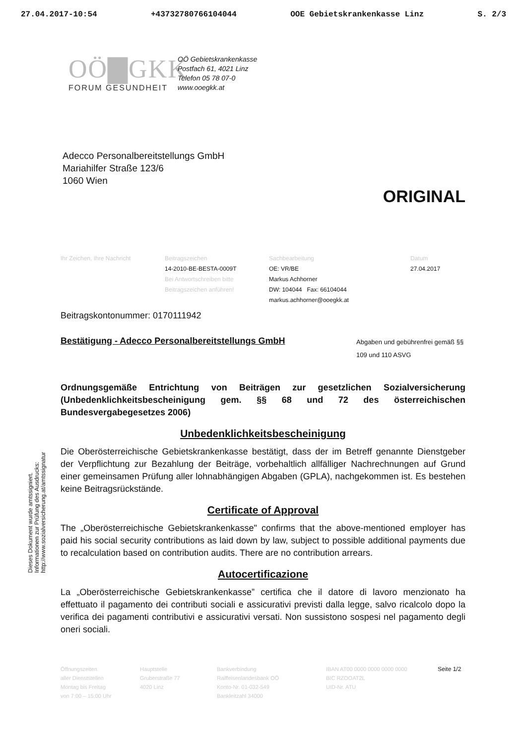27.04.2017-10:54 +43732780766104044 OOE Gebietskrankenkasse Linz S. 2/3
OÖ▇GKK
FORUM GESUNDHEIT
OÖ Gebietskrankenkasse
Postfach 61, 4021 Linz
Telefon 05 78 07-0
www.ooegkk.at
Adecco Personalbereitstellungs GmbH
Mariahilfer Straße 123/6
1060 Wien
ORIGINAL
Ihr Zeichen, Ihre Nachricht Beitragszeichen
14-2010-BE-BESTA-0009T
Bei Antwortschreiben bitte Beitragszeichen anführen!
Sachbearbeitung
OE: VR/BE
Markus Achhorner
DW: 104044 Fax: 66104044
markus.achhorner@ooegkk.at
Datum
27.04.2017
Dieses Dokument wurde amtssigniert.
Informationen zur Prüfung des Ausdrucks:
http://www.sozialversicherung.at/amtssignatur
Beitragskontonummer: 0170111942
Bestätigung - Adecco Personalbereitstellungs GmbH Abgaben und gebührenfrei gemäß §§ 109 und 110 ASVG
Ordnungsgemäße Entrichtung von Beiträgen zur gesetzlichen Sozialversicherung (Unbedenklichkeitsbescheinigung gem. §§ 68 und 72 des österreichischen Bundesvergabegesetzes 2006)
Unbedenklichkeitsbescheinigung
Die Oberösterreichische Gebietskrankenkasse bestätigt, dass der im Betreff genannte Dienstgeber der Verpflichtung zur Bezahlung der Beiträge, vorbehaltlich allfälliger Nachrechnungen auf Grund einer gemeinsamen Prüfung aller lohnabhängigen Abgaben (GPLA), nachgekommen ist. Es bestehen keine Beitragsrückstände.
Certificate of Approval
The „Oberösterreichische Gebietskrankenkasse" confirms that the above-mentioned employer has paid his social security contributions as laid down by law, subject to possible additional payments due to recalculation based on contribution audits. There are no contribution arrears.
Autocertificazione
La „Oberösterreichische Gebietskrankenkasse” certifica che il datore di lavoro menzionato ha effettuato il pagamento dei contributi sociali e assicurativi previsti dalla legge, salvo ricalcolo dopo la verifica dei pagamenti contributivi e assicurativi versati. Non sussistono sospesi nel pagamento degli oneri sociali.
Öffnungszeiten
aller Dienststellen
Montag bis Freitag
von 7:00 – 15:00 Uhr
Hauptstelle
Gruberstraße 77
4020 Linz
Bankverbindung
Raiffeisenlandesbank OÖ
Konto-Nr. 01-032-549
Bankleitzahl 34000
IBAN AT00 0000 0000 0000 0000
BIC RZOOAT2L
UID-Nr. ATU
Seite 1/2